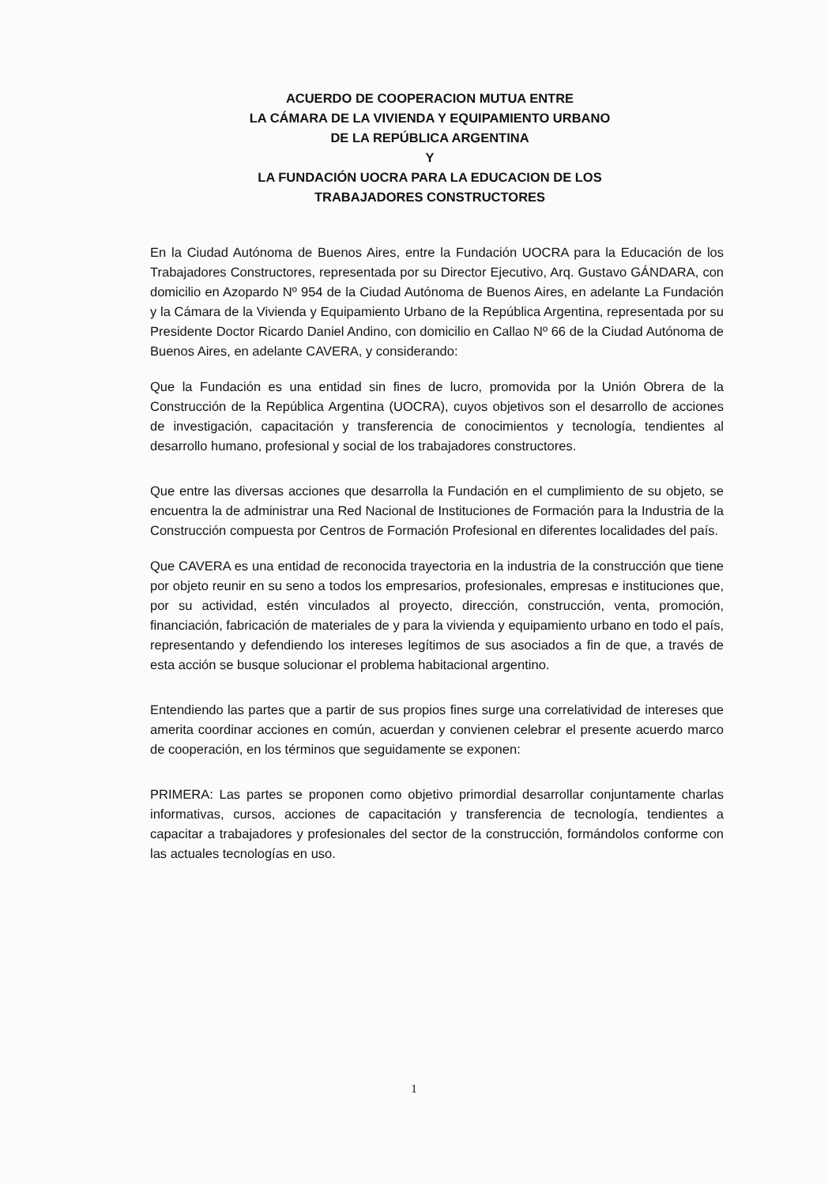ACUERDO DE COOPERACION MUTUA ENTRE
LA CÁMARA DE LA VIVIENDA Y EQUIPAMIENTO URBANO
DE LA REPÚBLICA ARGENTINA
Y
LA FUNDACIÓN UOCRA PARA LA EDUCACION DE LOS
TRABAJADORES CONSTRUCTORES
En la Ciudad Autónoma de Buenos Aires, entre la Fundación UOCRA para la Educación de los Trabajadores Constructores, representada por su Director Ejecutivo, Arq. Gustavo GÁNDARA, con domicilio en Azopardo Nº 954 de la Ciudad Autónoma de Buenos Aires, en adelante La Fundación y la Cámara de la Vivienda y Equipamiento Urbano de la República Argentina, representada por su Presidente Doctor Ricardo Daniel Andino, con domicilio en Callao Nº 66 de la Ciudad Autónoma de Buenos Aires, en adelante CAVERA, y considerando:
Que la Fundación es una entidad sin fines de lucro, promovida por la Unión Obrera de la Construcción de la República Argentina (UOCRA), cuyos objetivos son el desarrollo de acciones de investigación, capacitación y transferencia de conocimientos y tecnología, tendientes al desarrollo humano, profesional y social de los trabajadores constructores.
Que entre las diversas acciones que desarrolla la Fundación en el cumplimiento de su objeto, se encuentra la de administrar una Red Nacional de Instituciones de Formación para la Industria de la Construcción compuesta por Centros de Formación Profesional en diferentes localidades del país.
Que CAVERA es una entidad de reconocida trayectoria en la industria de la construcción que tiene por objeto reunir en su seno a todos los empresarios, profesionales, empresas e instituciones que, por su actividad, estén vinculados al proyecto, dirección, construcción, venta, promoción, financiación, fabricación de materiales de y para la vivienda y equipamiento urbano en todo el país, representando y defendiendo los intereses legítimos de sus asociados a fin de que, a través de esta acción se busque solucionar el problema habitacional argentino.
Entendiendo las partes que a partir de sus propios fines surge una correlatividad de intereses que amerita coordinar acciones en común, acuerdan y convienen celebrar el presente acuerdo marco de cooperación, en los términos que seguidamente se exponen:
PRIMERA: Las partes se proponen como objetivo primordial desarrollar conjuntamente charlas informativas, cursos, acciones de capacitación y transferencia de tecnología, tendientes a capacitar a trabajadores y profesionales del sector de la construcción, formándolos conforme con las actuales tecnologías en uso.
1